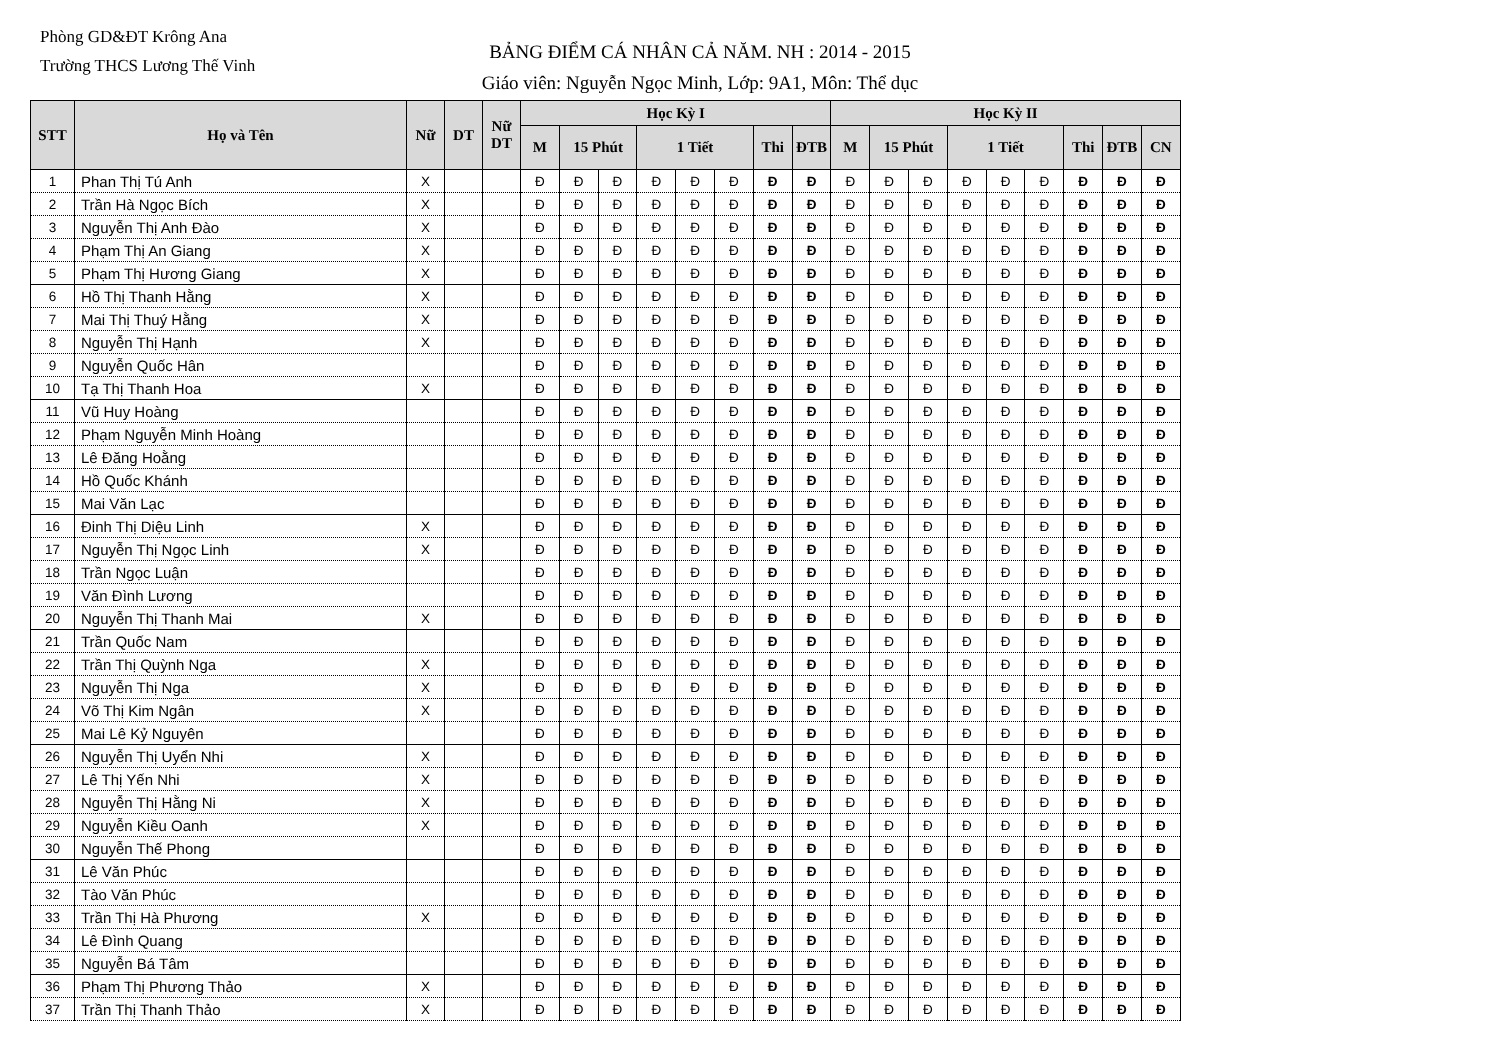Phòng GD&ĐT Krông Ana
Trường THCS Lương Thế Vinh
BẢNG ĐIỂM CÁ NHÂN CẢ NĂM. NH : 2014 - 2015
Giáo viên: Nguyễn Ngọc Minh, Lớp: 9A1, Môn: Thể dục
| STT | Họ và Tên | Nữ | DT | Nữ DT | Học Kỳ I | | | | | | | | Học Kỳ II | | | | | | | | |
| --- | --- | --- | --- | --- | --- | --- | --- | --- | --- | --- | --- | --- | --- | --- | --- | --- | --- | --- | --- | --- | --- |
| | | | | | M | 15 Phút | | 1 Tiết | | | Thi | ĐTB | M | 15 Phút | | 1 Tiết | | | Thi | ĐTB | CN |
| 1 | Phan Thị Tú Anh | X | | | Đ | Đ | Đ | Đ | Đ | Đ | Đ | Đ | Đ | Đ | Đ | Đ | Đ | Đ | Đ | Đ | Đ |
| 2 | Trần Hà Ngọc Bích | X | | | Đ | Đ | Đ | Đ | Đ | Đ | Đ | Đ | Đ | Đ | Đ | Đ | Đ | Đ | Đ | Đ | Đ |
| 3 | Nguyễn Thị Anh Đào | X | | | Đ | Đ | Đ | Đ | Đ | Đ | Đ | Đ | Đ | Đ | Đ | Đ | Đ | Đ | Đ | Đ | Đ |
| 4 | Phạm Thị An Giang | X | | | Đ | Đ | Đ | Đ | Đ | Đ | Đ | Đ | Đ | Đ | Đ | Đ | Đ | Đ | Đ | Đ | Đ |
| 5 | Phạm Thị Hương Giang | X | | | Đ | Đ | Đ | Đ | Đ | Đ | Đ | Đ | Đ | Đ | Đ | Đ | Đ | Đ | Đ | Đ | Đ |
| 6 | Hồ Thị Thanh Hằng | X | | | Đ | Đ | Đ | Đ | Đ | Đ | Đ | Đ | Đ | Đ | Đ | Đ | Đ | Đ | Đ | Đ | Đ |
| 7 | Mai Thị Thuý Hằng | X | | | Đ | Đ | Đ | Đ | Đ | Đ | Đ | Đ | Đ | Đ | Đ | Đ | Đ | Đ | Đ | Đ | Đ |
| 8 | Nguyễn Thị Hạnh | X | | | Đ | Đ | Đ | Đ | Đ | Đ | Đ | Đ | Đ | Đ | Đ | Đ | Đ | Đ | Đ | Đ | Đ |
| 9 | Nguyễn Quốc Hân | | | | Đ | Đ | Đ | Đ | Đ | Đ | Đ | Đ | Đ | Đ | Đ | Đ | Đ | Đ | Đ | Đ | Đ |
| 10 | Tạ Thị Thanh Hoa | X | | | Đ | Đ | Đ | Đ | Đ | Đ | Đ | Đ | Đ | Đ | Đ | Đ | Đ | Đ | Đ | Đ | Đ |
| 11 | Vũ Huy Hoàng | | | | Đ | Đ | Đ | Đ | Đ | Đ | Đ | Đ | Đ | Đ | Đ | Đ | Đ | Đ | Đ | Đ | Đ |
| 12 | Phạm Nguyễn Minh Hoàng | | | | Đ | Đ | Đ | Đ | Đ | Đ | Đ | Đ | Đ | Đ | Đ | Đ | Đ | Đ | Đ | Đ | Đ |
| 13 | Lê Đăng Hoằng | | | | Đ | Đ | Đ | Đ | Đ | Đ | Đ | Đ | Đ | Đ | Đ | Đ | Đ | Đ | Đ | Đ | Đ |
| 14 | Hồ Quốc Khánh | | | | Đ | Đ | Đ | Đ | Đ | Đ | Đ | Đ | Đ | Đ | Đ | Đ | Đ | Đ | Đ | Đ | Đ |
| 15 | Mai Văn Lạc | | | | Đ | Đ | Đ | Đ | Đ | Đ | Đ | Đ | Đ | Đ | Đ | Đ | Đ | Đ | Đ | Đ | Đ |
| 16 | Đinh Thị Diệu Linh | X | | | Đ | Đ | Đ | Đ | Đ | Đ | Đ | Đ | Đ | Đ | Đ | Đ | Đ | Đ | Đ | Đ | Đ |
| 17 | Nguyễn Thị Ngọc Linh | X | | | Đ | Đ | Đ | Đ | Đ | Đ | Đ | Đ | Đ | Đ | Đ | Đ | Đ | Đ | Đ | Đ | Đ |
| 18 | Trần Ngọc Luận | | | | Đ | Đ | Đ | Đ | Đ | Đ | Đ | Đ | Đ | Đ | Đ | Đ | Đ | Đ | Đ | Đ | Đ |
| 19 | Văn Đình Lương | | | | Đ | Đ | Đ | Đ | Đ | Đ | Đ | Đ | Đ | Đ | Đ | Đ | Đ | Đ | Đ | Đ | Đ |
| 20 | Nguyễn Thị Thanh Mai | X | | | Đ | Đ | Đ | Đ | Đ | Đ | Đ | Đ | Đ | Đ | Đ | Đ | Đ | Đ | Đ | Đ | Đ |
| 21 | Trần Quốc Nam | | | | Đ | Đ | Đ | Đ | Đ | Đ | Đ | Đ | Đ | Đ | Đ | Đ | Đ | Đ | Đ | Đ | Đ |
| 22 | Trần Thị Quỳnh Nga | X | | | Đ | Đ | Đ | Đ | Đ | Đ | Đ | Đ | Đ | Đ | Đ | Đ | Đ | Đ | Đ | Đ | Đ |
| 23 | Nguyễn Thị Nga | X | | | Đ | Đ | Đ | Đ | Đ | Đ | Đ | Đ | Đ | Đ | Đ | Đ | Đ | Đ | Đ | Đ | Đ |
| 24 | Võ Thị Kim Ngân | X | | | Đ | Đ | Đ | Đ | Đ | Đ | Đ | Đ | Đ | Đ | Đ | Đ | Đ | Đ | Đ | Đ | Đ |
| 25 | Mai Lê Kỷ Nguyên | | | | Đ | Đ | Đ | Đ | Đ | Đ | Đ | Đ | Đ | Đ | Đ | Đ | Đ | Đ | Đ | Đ | Đ |
| 26 | Nguyễn Thị Uyển Nhi | X | | | Đ | Đ | Đ | Đ | Đ | Đ | Đ | Đ | Đ | Đ | Đ | Đ | Đ | Đ | Đ | Đ | Đ |
| 27 | Lê Thị Yến Nhi | X | | | Đ | Đ | Đ | Đ | Đ | Đ | Đ | Đ | Đ | Đ | Đ | Đ | Đ | Đ | Đ | Đ | Đ |
| 28 | Nguyễn Thị Hằng Ni | X | | | Đ | Đ | Đ | Đ | Đ | Đ | Đ | Đ | Đ | Đ | Đ | Đ | Đ | Đ | Đ | Đ | Đ |
| 29 | Nguyễn Kiều Oanh | X | | | Đ | Đ | Đ | Đ | Đ | Đ | Đ | Đ | Đ | Đ | Đ | Đ | Đ | Đ | Đ | Đ | Đ |
| 30 | Nguyễn Thế Phong | | | | Đ | Đ | Đ | Đ | Đ | Đ | Đ | Đ | Đ | Đ | Đ | Đ | Đ | Đ | Đ | Đ | Đ |
| 31 | Lê Văn Phúc | | | | Đ | Đ | Đ | Đ | Đ | Đ | Đ | Đ | Đ | Đ | Đ | Đ | Đ | Đ | Đ | Đ | Đ |
| 32 | Tào Văn Phúc | | | | Đ | Đ | Đ | Đ | Đ | Đ | Đ | Đ | Đ | Đ | Đ | Đ | Đ | Đ | Đ | Đ | Đ |
| 33 | Trần Thị Hà Phương | X | | | Đ | Đ | Đ | Đ | Đ | Đ | Đ | Đ | Đ | Đ | Đ | Đ | Đ | Đ | Đ | Đ | Đ |
| 34 | Lê Đình Quang | | | | Đ | Đ | Đ | Đ | Đ | Đ | Đ | Đ | Đ | Đ | Đ | Đ | Đ | Đ | Đ | Đ | Đ |
| 35 | Nguyễn Bá Tâm | | | | Đ | Đ | Đ | Đ | Đ | Đ | Đ | Đ | Đ | Đ | Đ | Đ | Đ | Đ | Đ | Đ | Đ |
| 36 | Phạm Thị Phương Thảo | X | | | Đ | Đ | Đ | Đ | Đ | Đ | Đ | Đ | Đ | Đ | Đ | Đ | Đ | Đ | Đ | Đ | Đ |
| 37 | Trần Thị Thanh Thảo | X | | | Đ | Đ | Đ | Đ | Đ | Đ | Đ | Đ | Đ | Đ | Đ | Đ | Đ | Đ | Đ | Đ | Đ |